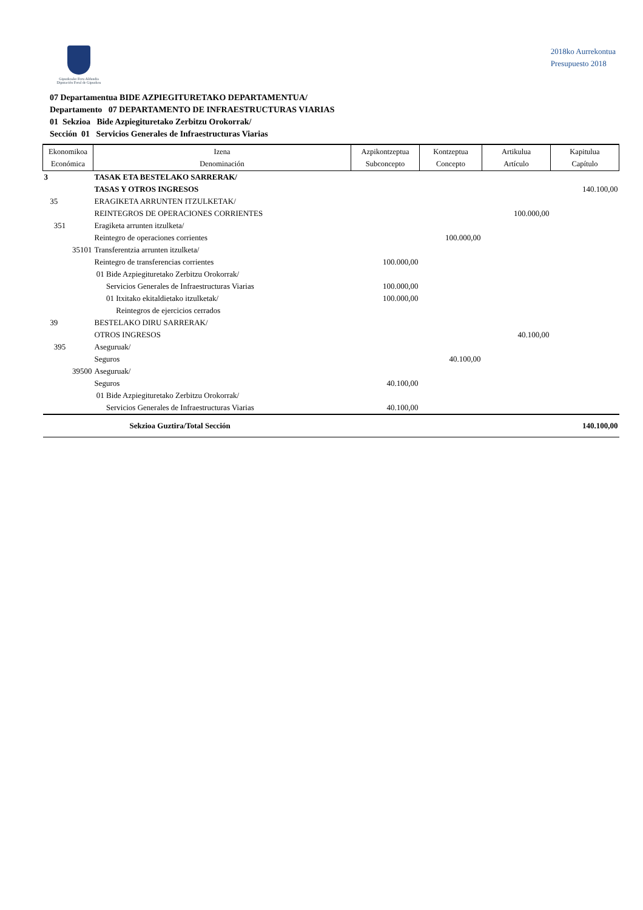Gipuzkoako Foru Aldundia
Diputación Foral de Gipuzkoa
2018ko Aurrekontua
Presupuesto 2018
07 Departamentua BIDE AZPIEGITURETAKO DEPARTAMENTUA/
Departamento 07 DEPARTAMENTO DE INFRAESTRUCTURAS VIARIAS
01 Sekzioa Bide Azpiegituretako Zerbitzu Orokorrak/
Sección 01 Servicios Generales de Infraestructuras Viarias
| Ekonomikoa Económica | Izena Denominación | Azpikontzeptua Subconcepto | Kontzeptua Concepto | Artikulua Artículo | Kapitulua Capítulo |
| --- | --- | --- | --- | --- | --- |
| 3 | TASAK ETA BESTELAKO SARRERAK/ TASAS Y OTROS INGRESOS | | | | 140.100,00 |
| 35 | ERAGIKETA ARRUNTEN ITZULKETAK/ REINTEGROS DE OPERACIONES CORRIENTES | | | 100.000,00 | |
| 351 | Eragiketa arrunten itzulketa/ Reintegro de operaciones corrientes | | 100.000,00 | | |
| 35101 | Transferentzia arrunten itzulketa/ Reintegro de transferencias corrientes | 100.000,00 | | | |
| | 01 Bide Azpiegituretako Zerbitzu Orokorrak/ Servicios Generales de Infraestructuras Viarias | 100.000,00 | | | |
| | 01 Itxitako ekitaldietako itzulketak/ Reintegros de ejercicios cerrados | 100.000,00 | | | |
| 39 | BESTELAKO DIRU SARRERAK/ OTROS INGRESOS | | | 40.100,00 | |
| 395 | Aseguruak/ Seguros | | 40.100,00 | | |
| 39500 | Aseguruak/ Seguros | 40.100,00 | | | |
| | 01 Bide Azpiegituretako Zerbitzu Orokorrak/ Servicios Generales de Infraestructuras Viarias | 40.100,00 | | | |
| | Sekzioa Guztira/Total Sección | | | | 140.100,00 |